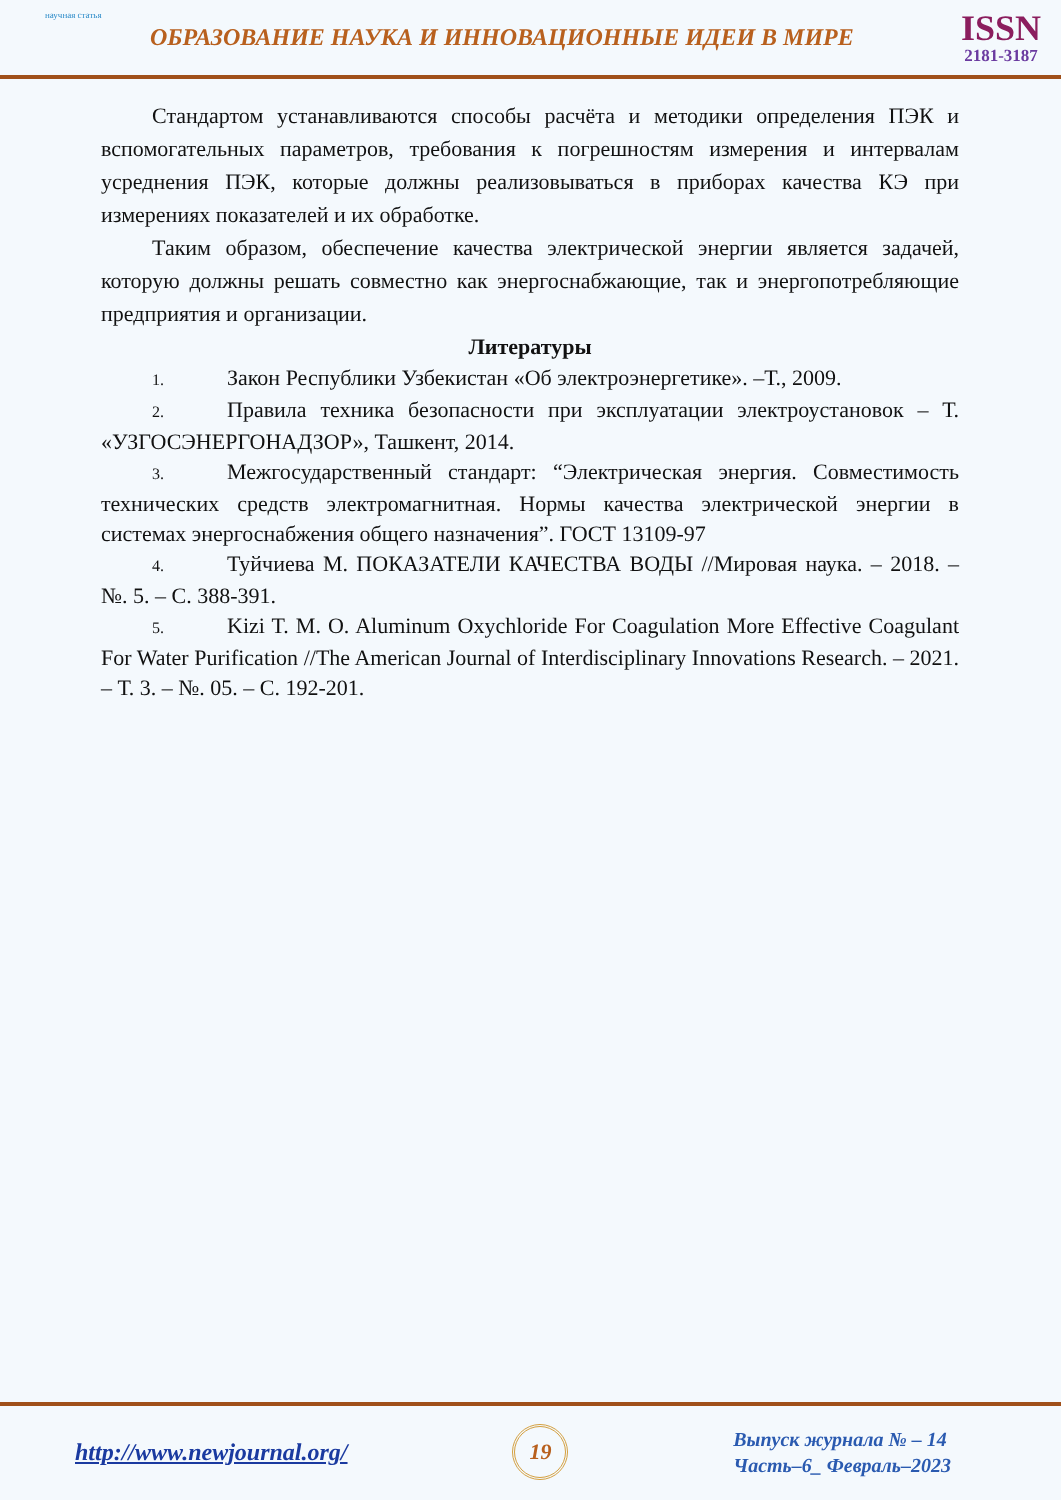научная статья
ОБРАЗОВАНИЕ НАУКА И ИННОВАЦИОННЫЕ ИДЕИ В МИРЕ
ISSN
2181-3187
Стандартом устанавливаются способы расчёта и методики определения ПЭК и вспомогательных параметров, требования к погрешностям измерения и интервалам усреднения ПЭК, которые должны реализовываться в приборах качества КЭ при измерениях показателей и их обработке.
Таким образом, обеспечение качества электрической энергии является задачей, которую должны решать совместно как энергоснабжающие, так и энергопотребляющие предприятия и организации.
Литературы
1. Закон Республики Узбекистан «Об электроэнергетике». –Т., 2009.
2. Правила техника безопасности при эксплуатации электроустановок – Т. «УЗГОСЭНЕРГОНАДЗОР», Ташкент, 2014.
3. Межгосударственный стандарт: “Электрическая энергия. Совместимость технических средств электромагнитная. Нормы качества электрической энергии в системах энергоснабжения общего назначения”. ГОСТ 13109-97
4. Туйчиева М. ПОКАЗАТЕЛИ КАЧЕСТВА ВОДЫ //Мировая наука. – 2018. – №. 5. – С. 388-391.
5. Kizi T. M. O. Aluminum Oxychloride For Coagulation More Effective Coagulant For Water Purification //The American Journal of Interdisciplinary Innovations Research. – 2021. – Т. 3. – №. 05. – С. 192-201.
http://www.newjournal.org/
19
Выпуск журнала № – 14
Часть–6_ Февраль–2023